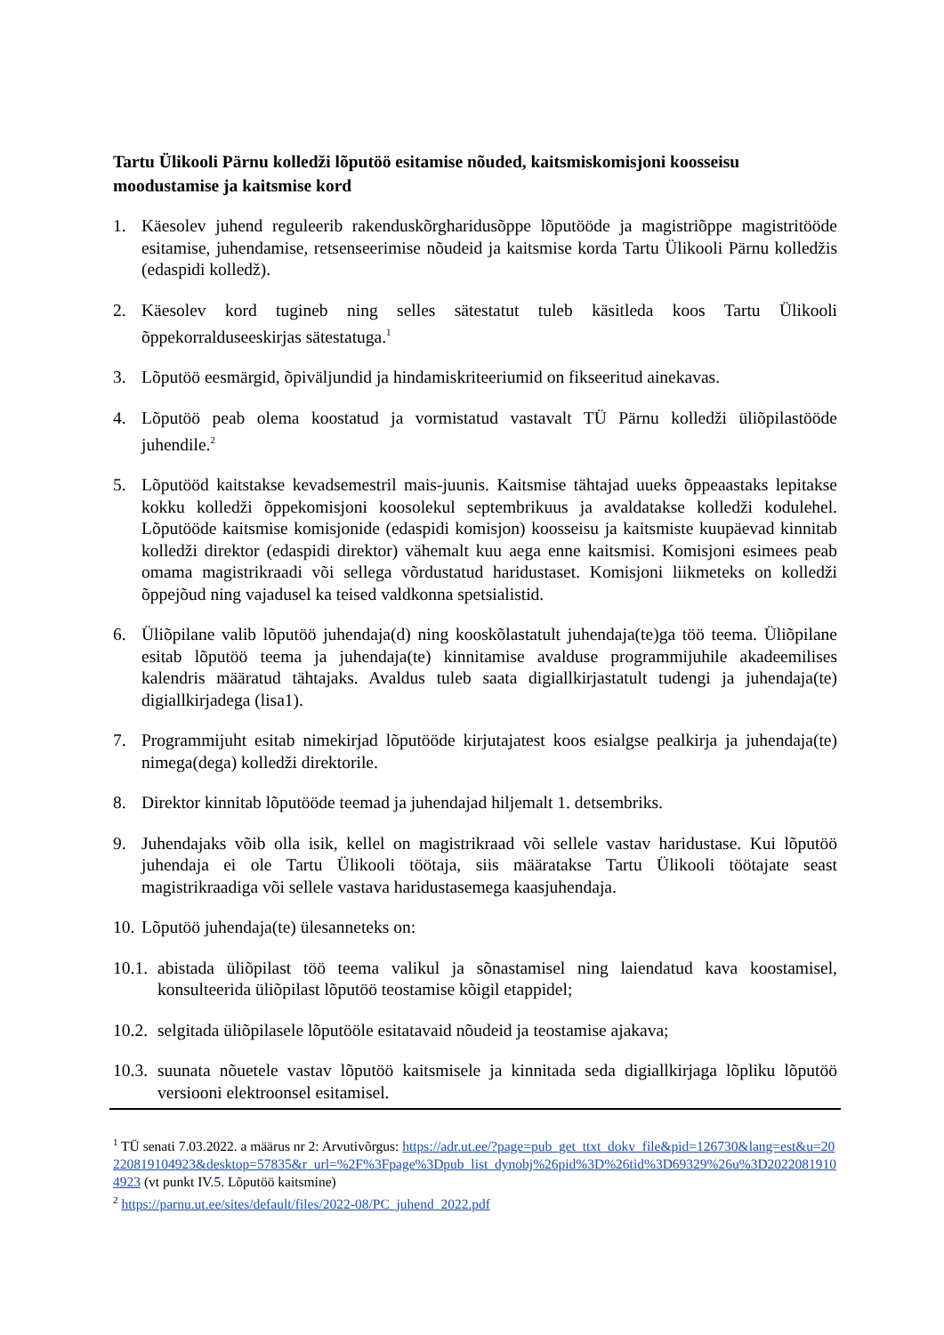Tartu Ülikooli Pärnu kolledži lõputöö esitamise nõuded, kaitsmiskomisjoni koosseisu moodustamise ja kaitsmise kord
1. Käesolev juhend reguleerib rakenduskõrgharidusõppe lõputööde ja magistriõppe magistritööde esitamise, juhendamise, retsenseerimise nõudeid ja kaitsmise korda Tartu Ülikooli Pärnu kolledžis (edaspidi kolledž).
2. Käesolev kord tugineb ning selles sätestatut tuleb käsitleda koos Tartu Ülikooli õppekorralduseeskirjas sätestatuga.<sup>1</sup>
3. Lõputöö eesmärgid, õpiväljundid ja hindamiskriteeriumid on fikseeritud ainekavas.
4. Lõputöö peab olema koostatud ja vormistatud vastavalt TÜ Pärnu kolledži üliõpilastööde juhendile.<sup>2</sup>
5. Lõputööd kaitstakse kevadsemestril mais-juunis. Kaitsmise tähtajad uueks õppeaastaks lepitakse kokku kolledži õppekomisjoni koosolekul septembrikuus ja avaldatakse kolledži kodulehel. Lõputööde kaitsmise komisjonide (edaspidi komisjon) koosseisu ja kaitsmiste kuupäevad kinnitab kolledži direktor (edaspidi direktor) vähemalt kuu aega enne kaitsmisi. Komisjoni esimees peab omama magistrikraadi või sellega võrdustatud haridustaset. Komisjoni liikmeteks on kolledži õppejõud ning vajadusel ka teised valdkonna spetsialistid.
6. Üliõpilane valib lõputöö juhendaja(d) ning kooskõlastatult juhendaja(te)ga töö teema. Üliõpilane esitab lõputöö teema ja juhendaja(te) kinnitamise avalduse programmijuhile akadeemilises kalendris määratud tähtajaks. Avaldus tuleb saata digiallkirjastatult tudengi ja juhendaja(te) digiallkirjadega (lisa1).
7. Programmijuht esitab nimekirjad lõputööde kirjutajatest koos esialgse pealkirja ja juhendaja(te) nimega(dega) kolledži direktorile.
8. Direktor kinnitab lõputööde teemad ja juhendajad hiljemalt 1. detsembriks.
9. Juhendajaks võib olla isik, kellel on magistrikraad või sellele vastav haridustase. Kui lõputöö juhendaja ei ole Tartu Ülikooli töötaja, siis määratakse Tartu Ülikooli töötajate seast magistrikraadiga või sellele vastava haridustasemega kaasjuhendaja.
10. Lõputöö juhendaja(te) ülesanneteks on:
10.1. abistada üliõpilast töö teema valikul ja sõnastamisel ning laiendatud kava koostamisel, konsulteerida üliõpilast lõputöö teostamise kõigil etappidel;
10.2. selgitada üliõpilasele lõputööle esitatavaid nõudeid ja teostamise ajakava;
10.3. suunata nõuetele vastav lõputöö kaitsmisele ja kinnitada seda digiallkirjaga lõpliku lõputöö versiooni elektroonsel esitamisel.
<sup>1</sup> TÜ senati 7.03.2022. a määrus nr 2: Arvutivõrgus: https://adr.ut.ee/?page=pub_get_ttxt_dokv_file&pid=126730&lang=est&u=20220819104923&desktop=57835&r_url=%2F%3Fpage%3Dpub_list_dynobj%26pid%3D%26tid%3D69329%26u%3D20220819104923 (vt punkt IV.5. Lõputöö kaitsmine)
<sup>2</sup> https://parnu.ut.ee/sites/default/files/2022-08/PC_juhend_2022.pdf